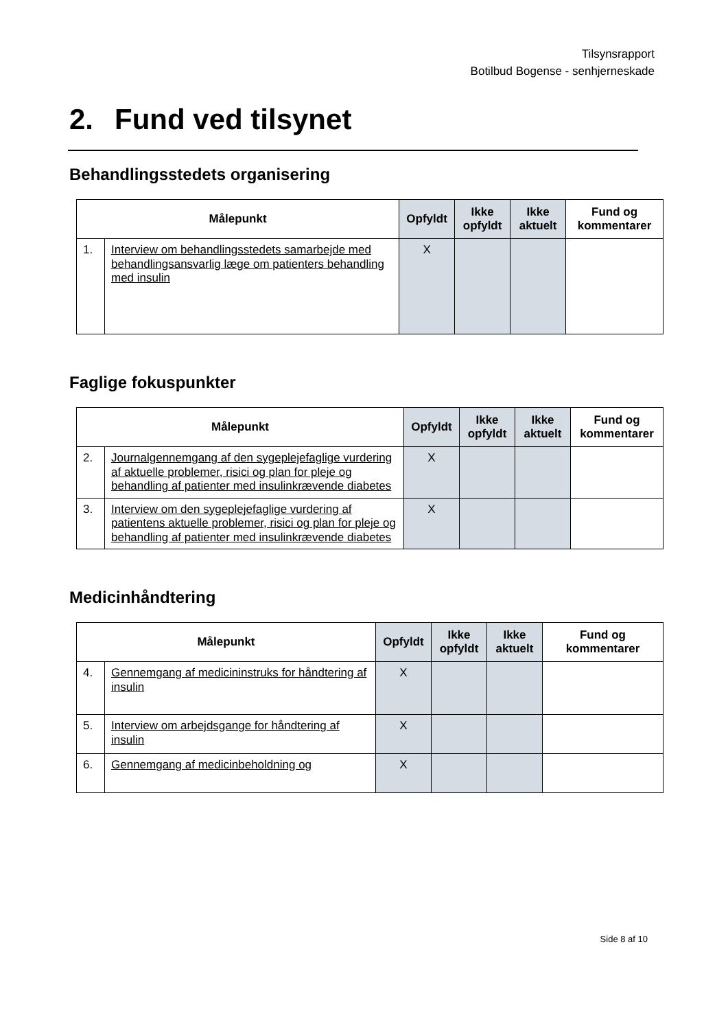Tilsynsrapport
Botilbud Bogense - senhjerneskade
2. Fund ved tilsynet
Behandlingsstedets organisering
| Målepunkt | | Opfyldt | Ikke opfyldt | Ikke aktuelt | Fund og kommentarer |
| --- | --- | --- | --- | --- | --- |
| 1. | Interview om behandlingsstedets samarbejde med behandlingsansvarlig læge om patienters behandling med insulin | X | | | |
Faglige fokuspunkter
| Målepunkt | | Opfyldt | Ikke opfyldt | Ikke aktuelt | Fund og kommentarer |
| --- | --- | --- | --- | --- | --- |
| 2. | Journalgennemgang af den sygeplejefaglige vurdering af aktuelle problemer, risici og plan for pleje og behandling af patienter med insulinkrævende diabetes | X | | | |
| 3. | Interview om den sygeplejefaglige vurdering af patientens aktuelle problemer, risici og plan for pleje og behandling af patienter med insulinkrævende diabetes | X | | | |
Medicinhåndtering
| Målepunkt | | Opfyldt | Ikke opfyldt | Ikke aktuelt | Fund og kommentarer |
| --- | --- | --- | --- | --- | --- |
| 4. | Gennemgang af medicininstruks for håndtering af insulin | X | | | |
| 5. | Interview om arbejdsgange for håndtering af insulin | X | | | |
| 6. | Gennemgang af medicinbeholdning og | X | | | |
Side 8 af 10